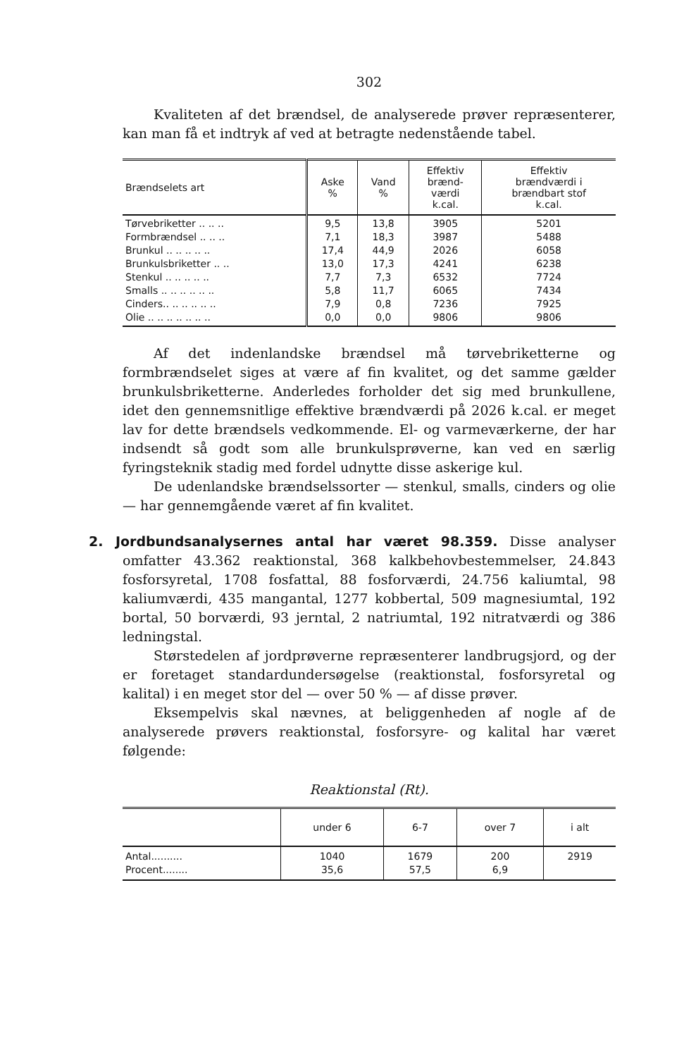302
Kvaliteten af det brændsel, de analyserede prøver repræsenterer, kan man få et indtryk af ved at betragte nedenstående tabel.
| Brændselets art | Aske % | Vand % | Effektiv brænd- værdi k.cal. | Effektiv brændværdi i brændbart stof k.cal. |
| --- | --- | --- | --- | --- |
| Tørvebriketter .. .. .. Formbrændsel .. .. .. Brunkul .. .. .. .. .. Brunkulsbriketter .. .. Stenkul .. .. .. .. .. Smalls .. .. .. .. .. .. Cinders.. .. .. .. .. .. Olie .. .. .. .. .. .. .. | 9,5 7,1 17,4 13,0 7,7 5,8 7,9 0,0 | 13,8 18,3 44,9 17,3 7,3 11,7 0,8 0,0 | 3905 3987 2026 4241 6532 6065 7236 9806 | 5201 5488 6058 6238 7724 7434 7925 9806 |
Af det indenlandske brændsel må tørvebriketterne og formbrændselet siges at være af fin kvalitet, og det samme gælder brunkulsbriketterne. Anderledes forholder det sig med brunkullene, idet den gennemsnitlige effektive brændværdi på 2026 k.cal. er meget lav for dette brændsels vedkommende. El- og varmeværkerne, der har indsendt så godt som alle brunkulsprøverne, kan ved en særlig fyringsteknik stadig med fordel udnytte disse askerige kul.
De udenlandske brændselssorter — stenkul, smalls, cinders og olie — har gennemgående været af fin kvalitet.
2. Jordbundsanalysernes antal har været 98.359. Disse analyser omfatter 43.362 reaktionstal, 368 kalkbehovbestemmelser, 24.843 fosforsyretal, 1708 fosfattal, 88 fosforværdi, 24.756 kaliumtal, 98 kaliumværdi, 435 mangantal, 1277 kobbertal, 509 magnesiumtal, 192 bortal, 50 borværdi, 93 jerntal, 2 natriumtal, 192 nitratværdi og 386 ledningstal.
Størstedelen af jordprøverne repræsenterer landbrugsjord, og der er foretaget standardundersøgelse (reaktionstal, fosforsyretal og kalital) i en meget stor del — over 50 % — af disse prøver.
Eksempelvis skal nævnes, at beliggenheden af nogle af de analyserede prøvers reaktionstal, fosforsyre- og kalital har været følgende:
Reaktionstal (Rt).
| | under 6 | 6-7 | over 7 | i alt |
| --- | --- | --- | --- | --- |
| Antal.......... Procent........ | 1040 35,6 | 1679 57,5 | 200 6,9 | 2919 |